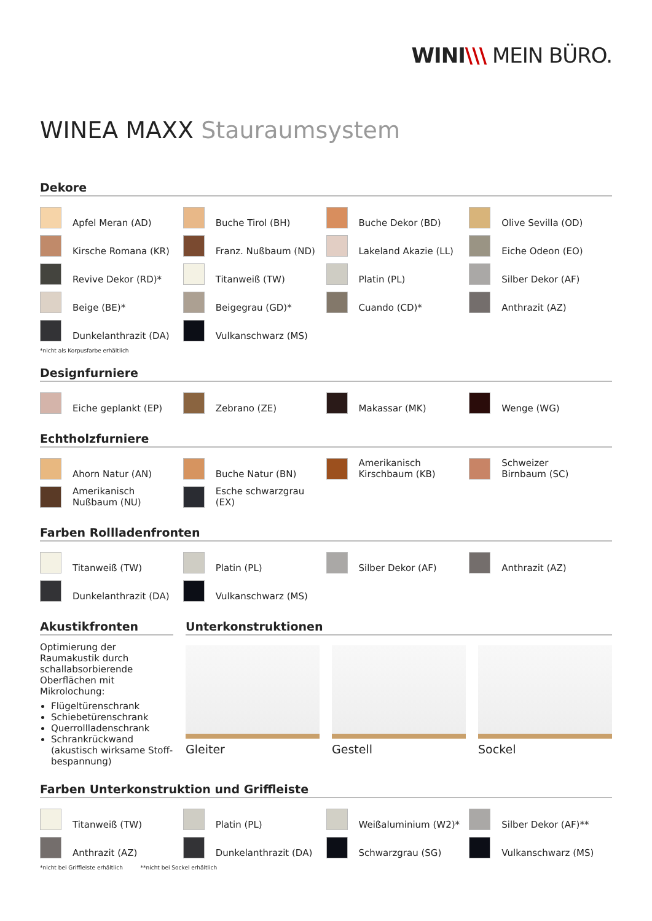WINI\\\ MEIN BÜRO.
WINEA MAXX Stauraumsystem
Dekore
Apfel Meran (AD)
Buche Tirol (BH)
Buche Dekor (BD)
Olive Sevilla (OD)
Kirsche Romana (KR)
Franz. Nußbaum (ND)
Lakeland Akazie (LL)
Eiche Odeon (EO)
Revive Dekor (RD)*
Titanweiß (TW)
Platin (PL)
Silber Dekor (AF)
Beige (BE)*
Beigegrau (GD)*
Cuando (CD)*
Anthrazit (AZ)
Dunkelanthrazit (DA)
Vulkanschwarz (MS)
*nicht als Korpusfarbe erhältlich
Designfurniere
Eiche geplankt (EP)
Zebrano (ZE)
Makassar (MK)
Wenge (WG)
Echtholzfurniere
Ahorn Natur (AN)
Buche Natur (BN)
Amerikanisch
Kirschbaum (KB)
Schweizer
Birnbaum (SC)
Amerikanisch
Nußbaum (NU)
Esche schwarzgrau (EX)
Farben Rollladenfronten
Titanweiß (TW)
Platin (PL)
Silber Dekor (AF)
Anthrazit (AZ)
Dunkelanthrazit (DA)
Vulkanschwarz (MS)
Akustikfronten
Optimierung der Raumakustik durch schallabsorbierende Oberflächen mit Mikrolochung:
Flügeltürenschrank
Schiebetürenschrank
Querrollladenschrank
Schrankrückwand (akustisch wirksame Stoff-bespannung)
Unterkonstruktionen
Gleiter Gestell Sockel
Farben Unterkonstruktion und Griffleiste
Titanweiß (TW)
Platin (PL)
Weißaluminium (W2)*
Silber Dekor (AF)**
Anthrazit (AZ)
Dunkelanthrazit (DA)
Schwarzgrau (SG)
Vulkanschwarz (MS)
*nicht bei Griffleiste erhältlich **nicht bei Sockel erhältlich